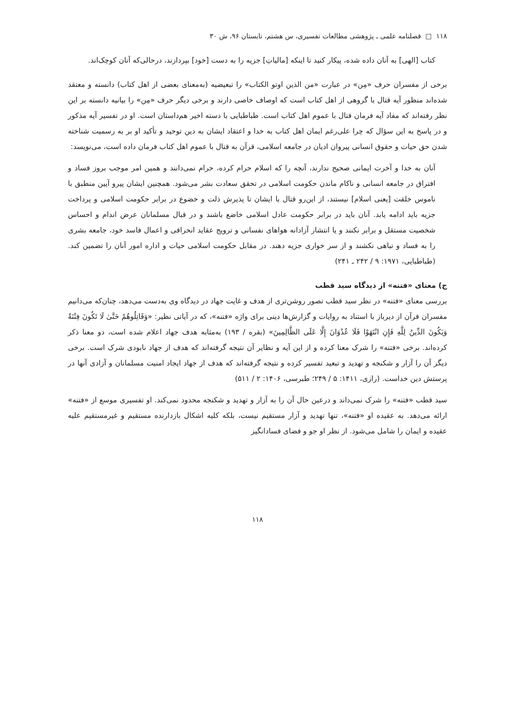۱۱۸ □ فصلنامه علمی ـ پژوهشی مطالعات تفسیری، س هشتم، تابستان ۹۶، ش ۳۰
کتاب [الهی] به آنان داده شده، پیکار کنید تا اینکه [مالیاتِ] جزیه را به دست [خود] بپردازند، درحالی‌که آنان کوچک‌اند.
برخی از مفسران حرف «مِن» در عبارت «من الذین اوتو الکتاب» را تبعیضیه (به‌معنای بعضی از اهل کتاب) دانسته و معتقد شده‌اند منظور آیه قتال با گروهی از اهل کتاب است که اوصاف خاصی دارند و برخی دیگر حرف «مِن» را بیانیه دانسته بر این نظر رفته‌اند که مفاد آیه فرمان قتال با عموم اهل کتاب است. طباطبایی با دسته اخیر هم‌داستان است. او در تفسیر آیه مذکور و در پاسخ به این سؤال که چرا علی‌رغم ایمان اهل کتاب به خدا و اعتقاد ایشان به دین توحید و تأکید او بر به رسمیت شناخته شدن حق حیات و حقوق انسانی پیروان ادیان در جامعه اسلامی، قرآن به قتال با عموم اهل کتاب فرمان داده است، می‌نویسد:
آنان به خدا و آخرت ایمانی صحیح ندارند، آنچه را که اسلام حرام کرده، حرام نمی‌دانند و همین امر موجب بروز فساد و افتراق در جامعه انسانی و ناکام ماندن حکومت اسلامی در تحقق سعادت بشر می‌شود. همچنین ایشان پیرو آیین منطبق با ناموس خلقت [یعنی اسلام] نیستند، از این‌رو قتال با ایشان تا پذیرش ذلت و خضوع در برابر حکومت اسلامی و پرداخت جزیه باید ادامه یابد. آنان باید در برابر حکومت عادل اسلامی خاضع باشند و در قبال مسلمانان عرض اندام و احساس شخصیت مستقل و برابر نکنند و یا انتشار آزادانه هواهای نفسانی و ترویج عقاید انحرافی و اعمال فاسد خود، جامعه بشری را به فساد و تباهی نکشند و از سر خواری جزیه دهند. در مقابل حکومت اسلامی حیات و اداره امور آنان را تضمین کند. (طباطبایی، ۱۹۷۱: ۹ / ۲۴۲ ـ ۲۴۱)
ج) معنای «فتنه» از دیدگاه سید قطب
بررسی معنای «فتنه» در نظر سید قطب تصور روشن‌تری از هدف و غایت جهاد در دیدگاه وی به‌دست می‌دهد، چنان‌که می‌دانیم مفسران قرآن از دیرباز با استناد به روایات و گزارش‌ها دینی برای واژه «فتنه»، که در آیاتی نظیر: «وَقَاتِلُوهُمْ حَتَّىٰ لَا تَكُونَ فِتْنَةٌ وَيَكُونَ الدِّينُ لِلَّهِ فَإِنِ انْتَهَوْا فَلَا عُدْوَانَ إِلَّا عَلَى الظَّالِمِينَ» (بقره / ۱۹۳) به‌مثابه هدف جهاد اعلام شده است، دو معنا ذکر کرده‌اند. برخی «فتنه» را شرک معنا کرده و از این آیه و نظایر آن نتیجه گرفته‌اند که هدف از جهاد نابودی شرک است. برخی دیگر آن را آزار و شکنجه و تهدید و تبعید تفسیر کرده و نتیجه گرفته‌اند که هدف از جهاد ایجاد امنیت مسلمانان و آزادی آنها در پرستش دین خداست. (رازی، ۱۴۱۱: ۵ / ۲۴۹؛ طبرسی، ۱۴۰۶: ۲ / ۵۱۱)
سید قطب «فتنه» را شرک نمی‌داند و درعین حال آن را به آزار و تهدید و شکنجه محدود نمی‌کند. او تفسیری موسع از «فتنه» ارائه می‌دهد. به عقیده او «فتنه»، تنها تهدید و آزار مستقیم نیست، بلکه کلیه اشکال بازدارنده مستقیم و غیرمستقیم علیه عقیده و ایمان را شامل می‌شود. از نظر او جو و فضای فسادانگیز
۱۱۸